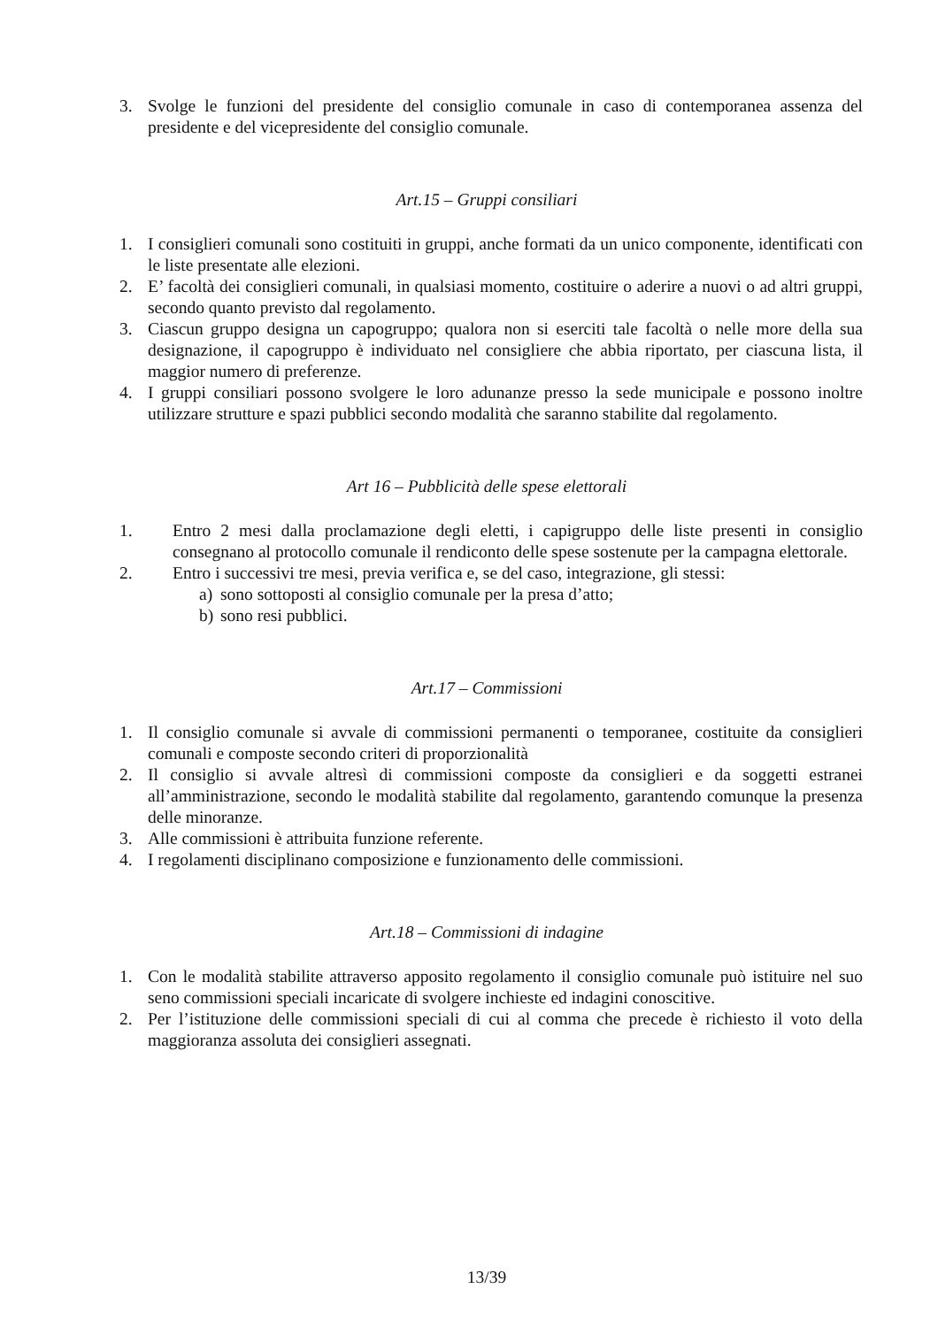3. Svolge le funzioni del presidente del consiglio comunale in caso di contemporanea assenza del presidente e del vicepresidente del consiglio comunale.
Art.15 – Gruppi consiliari
1. I consiglieri comunali sono costituiti in gruppi, anche formati da un unico componente, identificati con le liste presentate alle elezioni.
2. E’ facoltà dei consiglieri comunali, in qualsiasi momento, costituire o aderire a nuovi o ad altri gruppi, secondo quanto previsto dal regolamento.
3. Ciascun gruppo designa un capogruppo; qualora non si eserciti tale facoltà o nelle more della sua designazione, il capogruppo è individuato nel consigliere che abbia riportato, per ciascuna lista, il maggior numero di preferenze.
4. I gruppi consiliari possono svolgere le loro adunanze presso la sede municipale e possono inoltre utilizzare strutture e spazi pubblici secondo modalità che saranno stabilite dal regolamento.
Art 16 – Pubblicità delle spese elettorali
1. Entro 2 mesi dalla proclamazione degli eletti, i capigruppo delle liste presenti in consiglio consegnano al protocollo comunale il rendiconto delle spese sostenute per la campagna elettorale.
2. Entro i successivi tre mesi, previa verifica e, se del caso, integrazione, gli stessi:
a) sono sottoposti al consiglio comunale per la presa d’atto;
b) sono resi pubblici.
Art.17 – Commissioni
1. Il consiglio comunale si avvale di commissioni permanenti o temporanee, costituite da consiglieri comunali e composte secondo criteri di proporzionalità
2. Il consiglio si avvale altresì di commissioni composte da consiglieri e da soggetti estranei all’amministrazione, secondo le modalità stabilite dal regolamento, garantendo comunque la presenza delle minoranze.
3. Alle commissioni è attribuita funzione referente.
4. I regolamenti disciplinano composizione e funzionamento delle commissioni.
Art.18 – Commissioni di indagine
1. Con le modalità stabilite attraverso apposito regolamento il consiglio comunale può istituire nel suo seno commissioni speciali incaricate di svolgere inchieste ed indagini conoscitive.
2. Per l’istituzione delle commissioni speciali di cui al comma che precede è richiesto il voto della maggioranza assoluta dei consiglieri assegnati.
13/39